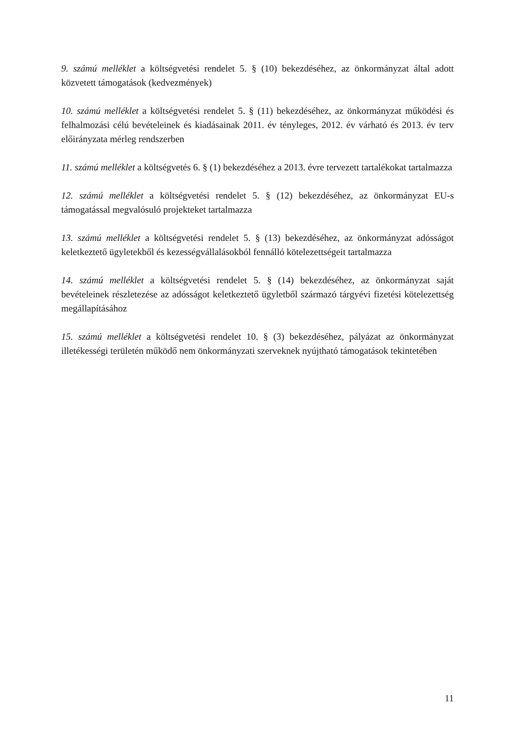9. számú melléklet a költségvetési rendelet 5. § (10) bekezdéséhez, az önkormányzat által adott közvetett támogatások (kedvezmények)
10. számú melléklet a költségvetési rendelet 5. § (11) bekezdéséhez, az önkormányzat működési és felhalmozási célú bevételeinek és kiadásainak 2011. év tényleges, 2012. év várható és 2013. év terv előirányzata mérleg rendszerben
11. számú melléklet a költségvetés 6. § (1) bekezdéséhez a 2013. évre tervezett tartalékokat tartalmazza
12. számú melléklet a költségvetési rendelet 5. § (12) bekezdéséhez, az önkormányzat EU-s támogatással megvalósuló projekteket tartalmazza
13. számú melléklet a költségvetési rendelet 5. § (13) bekezdéséhez, az önkormányzat adósságot keletkeztető ügyletekből és kezességvállalásokból fennálló kötelezettségeit tartalmazza
14. számú melléklet a költségvetési rendelet 5. § (14) bekezdéséhez, az önkormányzat saját bevételeinek részletezése az adósságot keletkeztető ügyletből származó tárgyévi fizetési kötelezettség megállapításához
15. számú melléklet a költségvetési rendelet 10. § (3) bekezdéséhez, pályázat az önkormányzat illetékességi területén működő nem önkormányzati szerveknek nyújtható támogatások tekintetében
11